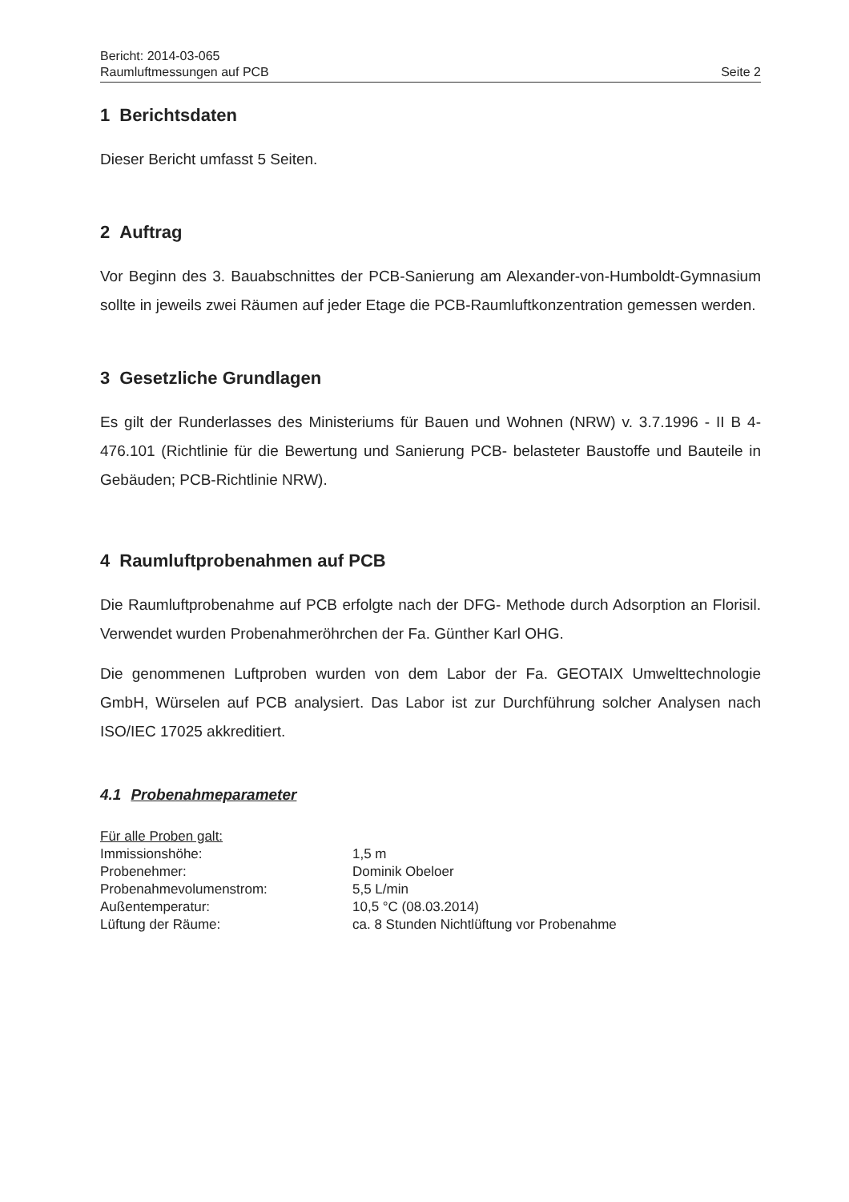Bericht: 2014-03-065
Raumluftmessungen auf PCB
Seite 2
1 Berichtsdaten
Dieser Bericht umfasst 5 Seiten.
2 Auftrag
Vor Beginn des 3. Bauabschnittes der PCB-Sanierung am Alexander-von-Humboldt-Gymnasium sollte in jeweils zwei Räumen auf jeder Etage die PCB-Raumluftkonzentration gemessen werden.
3 Gesetzliche Grundlagen
Es gilt der Runderlasses des Ministeriums für Bauen und Wohnen (NRW) v. 3.7.1996 - II B 4-476.101 (Richtlinie für die Bewertung und Sanierung PCB- belasteter Baustoffe und Bauteile in Gebäuden; PCB-Richtlinie NRW).
4 Raumluftprobenahmen auf PCB
Die Raumluftprobenahme auf PCB erfolgte nach der DFG- Methode durch Adsorption an Florisil. Verwendet wurden Probenahmeröhrchen der Fa. Günther Karl OHG.
Die genommenen Luftproben wurden von dem Labor der Fa. GEOTAIX Umwelttechnologie GmbH, Würselen auf PCB analysiert. Das Labor ist zur Durchführung solcher Analysen nach ISO/IEC 17025 akkreditiert.
4.1 Probenahmeparameter
| Für alle Proben galt: | |
| Immissionshöhe: | 1,5 m |
| Probenehmer: | Dominik Obeloer |
| Probenahmevolumenstrom: | 5,5 L/min |
| Außentemperatur: | 10,5 °C (08.03.2014) |
| Lüftung der Räume: | ca. 8 Stunden Nichtlüftung vor Probenahme |